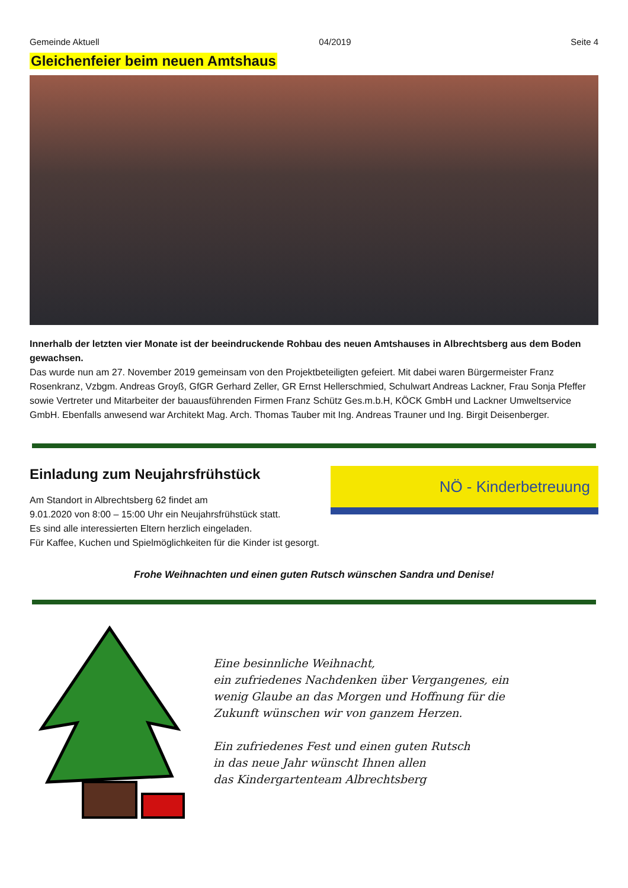Gemeinde Aktuell 04/2019 Seite 4
Gleichenfeier beim neuen Amtshaus
Innerhalb der letzten vier Monate ist der beeindruckende Rohbau des neuen Amtshauses in Albrechtsberg aus dem Boden gewachsen.
Das wurde nun am 27. November 2019 gemeinsam von den Projektbeteiligten gefeiert. Mit dabei waren Bürgermeister Franz Rosenkranz, Vzbgm. Andreas Groyß, GfGR Gerhard Zeller, GR Ernst Hellerschmied, Schulwart Andreas Lackner, Frau Sonja Pfeffer sowie Vertreter und Mitarbeiter der bauausführenden Firmen Franz Schütz Ges.m.b.H, KÖCK GmbH und Lackner Umweltservice GmbH. Ebenfalls anwesend war Architekt Mag. Arch. Thomas Tauber mit Ing. Andreas Trauner und Ing. Birgit Deisenberger.
Einladung zum Neujahrsfrühstück
Am Standort in Albrechtsberg 62 findet am
9.01.2020 von 8:00 – 15:00 Uhr ein Neujahrsfrühstück statt.
Es sind alle interessierten Eltern herzlich eingeladen.
Für Kaffee, Kuchen und Spielmöglichkeiten für die Kinder ist gesorgt.
NÖ - Kinderbetreuung
Frohe Weihnachten und einen guten Rutsch wünschen Sandra und Denise!
Eine besinnliche Weihnacht,
ein zufriedenes Nachdenken über Vergangenes, ein
wenig Glaube an das Morgen und Hoffnung für die
Zukunft wünschen wir von ganzem Herzen.
Ein zufriedenes Fest und einen guten Rutsch
in das neue Jahr wünscht Ihnen allen
das Kindergartenteam Albrechtsberg